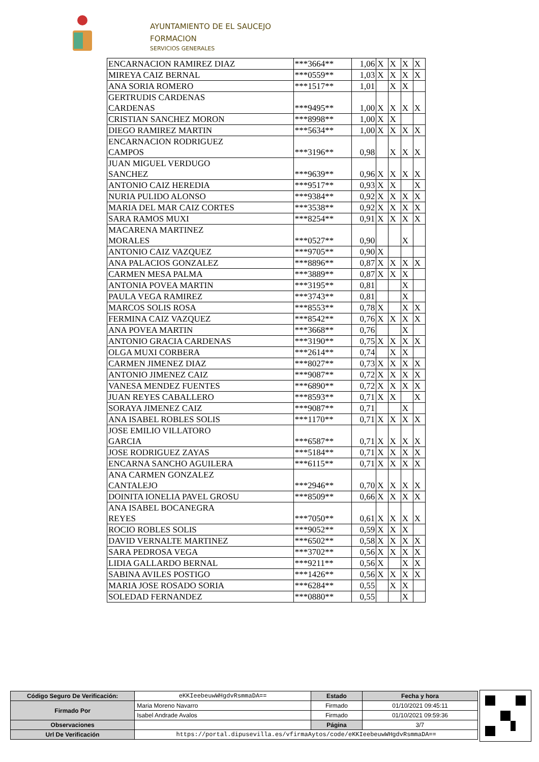AYUNTAMIENTO DE EL SAUCEJO
FORMACION
SERVICIOS GENERALES
| ENCARNACION RAMIREZ DIAZ | ***3664** | 1,06 | X | X | X | X |
| MIREYA CAIZ BERNAL | ***0559** | 1,03 | X | X | X | X |
| ANA SORIA ROMERO | ***1517** | 1,01 | | X | X | |
| GERTRUDIS CARDENAS CARDENAS | ***9495** | 1,00 | X | X | X | X |
| CRISTIAN SANCHEZ MORON | ***8998** | 1,00 | X | X | | |
| DIEGO RAMIREZ MARTIN | ***5634** | 1,00 | X | X | X | X |
| ENCARNACION RODRIGUEZ CAMPOS | ***3196** | 0,98 | | X | X | X |
| JUAN MIGUEL VERDUGO SANCHEZ | ***9639** | 0,96 | X | X | X | X |
| ANTONIO CAIZ HEREDIA | ***9517** | 0,93 | X | X | | X |
| NURIA PULIDO ALONSO | ***9384** | 0,92 | X | X | X | X |
| MARIA DEL MAR CAIZ CORTES | ***3538** | 0,92 | X | X | X | X |
| SARA RAMOS MUXI | ***8254** | 0,91 | X | X | X | X |
| MACARENA MARTINEZ MORALES | ***0527** | 0,90 | | | X | |
| ANTONIO CAIZ VAZQUEZ | ***9705** | 0,90 | X | | | |
| ANA PALACIOS GONZALEZ | ***8896** | 0,87 | X | X | X | X |
| CARMEN MESA PALMA | ***3889** | 0,87 | X | X | X | |
| ANTONIA POVEA MARTIN | ***3195** | 0,81 | | | X | |
| PAULA VEGA RAMIREZ | ***3743** | 0,81 | | | X | |
| MARCOS SOLIS ROSA | ***8553** | 0,78 | X | | X | X |
| FERMINA CAIZ VAZQUEZ | ***8542** | 0,76 | X | X | X | X |
| ANA POVEA MARTIN | ***3668** | 0,76 | | | X | |
| ANTONIO GRACIA CARDENAS | ***3190** | 0,75 | X | X | X | X |
| OLGA MUXI CORBERA | ***2614** | 0,74 | | X | X | |
| CARMEN JIMENEZ DIAZ | ***8027** | 0,73 | X | X | X | X |
| ANTONIO JIMENEZ CAIZ | ***9087** | 0,72 | X | X | X | X |
| VANESA MENDEZ FUENTES | ***6890** | 0,72 | X | X | X | X |
| JUAN REYES CABALLERO | ***8593** | 0,71 | X | X | | X |
| SORAYA JIMENEZ CAIZ | ***9087** | 0,71 | | | X | |
| ANA ISABEL ROBLES SOLIS | ***1170** | 0,71 | X | X | X | X |
| JOSE EMILIO VILLATORO GARCIA | ***6587** | 0,71 | X | X | X | X |
| JOSE RODRIGUEZ ZAYAS | ***5184** | 0,71 | X | X | X | X |
| ENCARNA SANCHO AGUILERA | ***6115** | 0,71 | X | X | X | X |
| ANA CARMEN GONZALEZ CANTALEJO | ***2946** | 0,70 | X | X | X | X |
| DOINITA IONELIA PAVEL GROSU | ***8509** | 0,66 | X | X | X | X |
| ANA ISABEL BOCANEGRA REYES | ***7050** | 0,61 | X | X | X | X |
| ROCIO ROBLES SOLIS | ***9052** | 0,59 | X | X | X | |
| DAVID VERNALTE MARTINEZ | ***6502** | 0,58 | X | X | X | X |
| SARA PEDROSA VEGA | ***3702** | 0,56 | X | X | X | X |
| LIDIA GALLARDO BERNAL | ***9211** | 0,56 | X | | X | X |
| SABINA AVILES POSTIGO | ***1426** | 0,56 | X | X | X | X |
| MARIA JOSE ROSADO SORIA | ***6284** | 0,55 | | X | X | |
| SOLEDAD FERNANDEZ | ***0880** | 0,55 | | | X | |
| Código Seguro De Verificación: | eKKIeebeuwWHgdvRsmmaDA== | Estado | Fecha y hora |
| Firmado Por | Maria Moreno Navarro | Firmado | 01/10/2021 09:45:11 |
| | Isabel Andrade Avalos | Firmado | 01/10/2021 09:59:36 |
| Observaciones | | Página | 3/7 |
| Url De Verificación | https://portal.dipusevilla.es/vfirmaAytos/code/eKKIeebeuwWHgdvRsmmaDA== | | |